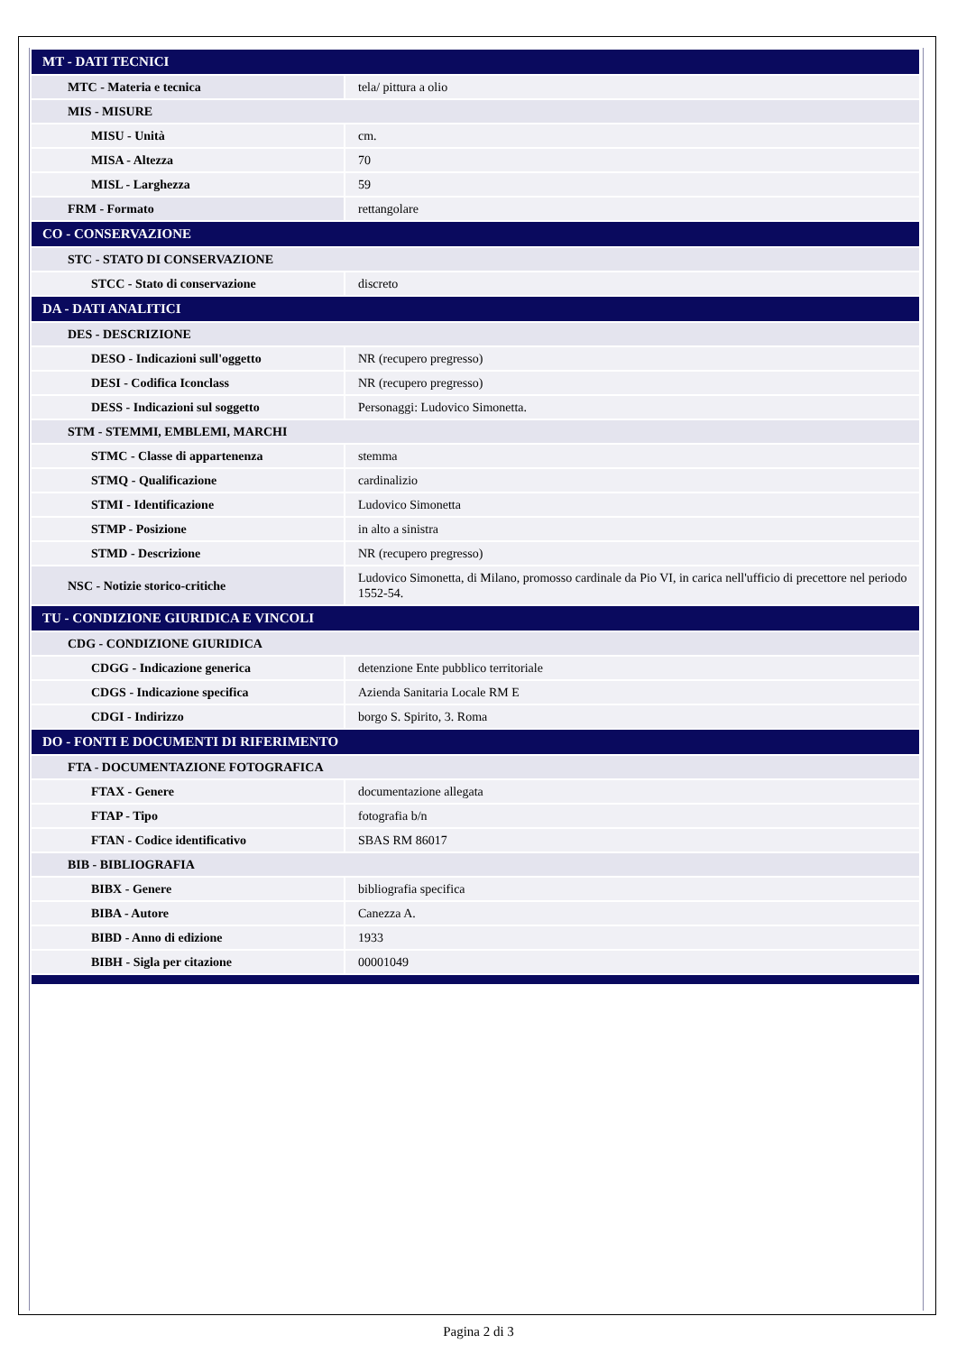| MT - DATI TECNICI | |
| MTC - Materia e tecnica | tela/ pittura a olio |
| MIS - MISURE | |
| MISU - Unità | cm. |
| MISA - Altezza | 70 |
| MISL - Larghezza | 59 |
| FRM - Formato | rettangolare |
| CO - CONSERVAZIONE | |
| STC - STATO DI CONSERVAZIONE | |
| STCC - Stato di conservazione | discreto |
| DA - DATI ANALITICI | |
| DES - DESCRIZIONE | |
| DESO - Indicazioni sull'oggetto | NR (recupero pregresso) |
| DESI - Codifica Iconclass | NR (recupero pregresso) |
| DESS - Indicazioni sul soggetto | Personaggi: Ludovico Simonetta. |
| STM - STEMMI, EMBLEMI, MARCHI | |
| STMC - Classe di appartenenza | stemma |
| STMQ - Qualificazione | cardinalizio |
| STMI - Identificazione | Ludovico Simonetta |
| STMP - Posizione | in alto a sinistra |
| STMD - Descrizione | NR (recupero pregresso) |
| NSC - Notizie storico-critiche | Ludovico Simonetta, di Milano, promosso cardinale da Pio VI, in carica nell'ufficio di precettore nel periodo 1552-54. |
| TU - CONDIZIONE GIURIDICA E VINCOLI | |
| CDG - CONDIZIONE GIURIDICA | |
| CDGG - Indicazione generica | detenzione Ente pubblico territoriale |
| CDGS - Indicazione specifica | Azienda Sanitaria Locale RM E |
| CDGI - Indirizzo | borgo S. Spirito, 3. Roma |
| DO - FONTI E DOCUMENTI DI RIFERIMENTO | |
| FTA - DOCUMENTAZIONE FOTOGRAFICA | |
| FTAX - Genere | documentazione allegata |
| FTAP - Tipo | fotografia b/n |
| FTAN - Codice identificativo | SBAS RM 86017 |
| BIB - BIBLIOGRAFIA | |
| BIBX - Genere | bibliografia specifica |
| BIBA - Autore | Canezza A. |
| BIBD - Anno di edizione | 1933 |
| BIBH - Sigla per citazione | 00001049 |
Pagina 2 di 3